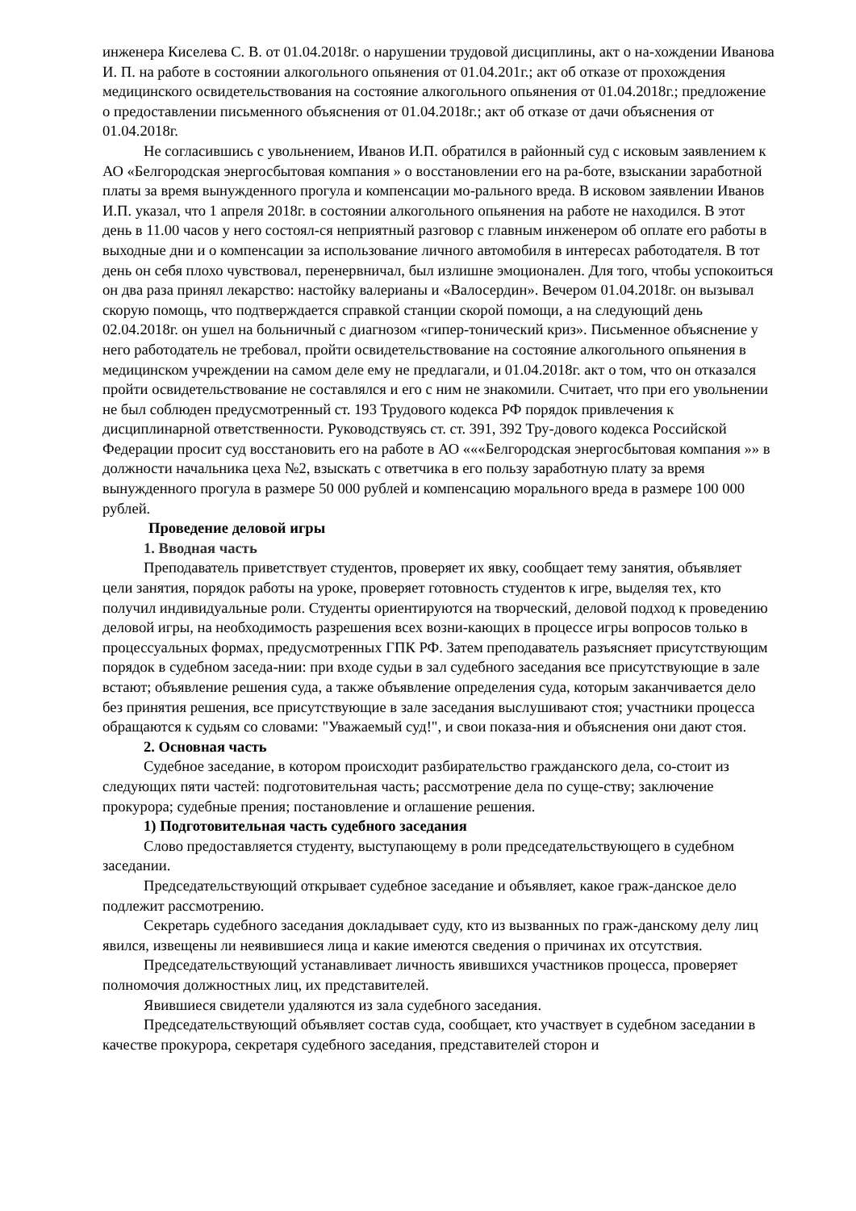инженера Киселева С. В. от 01.04.2018г. о нарушении трудовой дисциплины, акт о на-хождении Иванова И. П. на работе в состоянии алкогольного опьянения от 01.04.201г.; акт об отказе от прохождения медицинского освидетельствования на состояние алкогольного опьянения от 01.04.2018г.; предложение о предоставлении письменного объяснения от 01.04.2018г.; акт об отказе от дачи объяснения от 01.04.2018г.
Не согласившись с увольнением, Иванов И.П. обратился в районный суд с исковым заявлением к АО «Белгородская энергосбытовая компания » о восстановлении его на ра-боте, взыскании заработной платы за время вынужденного прогула и компенсации мо-рального вреда. В исковом заявлении Иванов И.П. указал, что 1 апреля 2018г. в состоянии алкогольного опьянения на работе не находился. В этот день в 11.00 часов у него состоял-ся неприятный разговор с главным инженером об оплате его работы в выходные дни и о компенсации за использование личного автомобиля в интересах работодателя. В тот день он себя плохо чувствовал, перенервничал, был излишне эмоционален. Для того, чтобы успокоиться он два раза принял лекарство: настойку валерианы и «Валосердин». Вечером 01.04.2018г. он вызывал скорую помощь, что подтверждается справкой станции скорой помощи, а на следующий день 02.04.2018г. он ушел на больничный с диагнозом «гипер-тонический криз». Письменное объяснение у него работодатель не требовал, пройти освидетельствование на состояние алкогольного опьянения в медицинском учреждении на самом деле ему не предлагали, и 01.04.2018г. акт о том, что он отказался пройти освидетельствование не составлялся и его с ним не знакомили. Считает, что при его увольнении не был соблюден предусмотренный ст. 193 Трудового кодекса РФ порядок привлечения к дисциплинарной ответственности. Руководствуясь ст. ст. 391, 392 Тру-дового кодекса Российской Федерации просит суд восстановить его на работе в АО «««Белгородская энергосбытовая компания »» в должности начальника цеха №2, взыскать с ответчика в его пользу заработную плату за время вынужденного прогула в размере 50 000 рублей и компенсацию морального вреда в размере 100 000 рублей.
Проведение деловой игры
1. Вводная часть
Преподаватель приветствует студентов, проверяет их явку, сообщает тему занятия, объявляет цели занятия, порядок работы на уроке, проверяет готовность студентов к игре, выделяя тех, кто получил индивидуальные роли. Студенты ориентируются на творческий, деловой подход к проведению деловой игры, на необходимость разрешения всех возни-кающих в процессе игры вопросов только в процессуальных формах, предусмотренных ГПК РФ. Затем преподаватель разъясняет присутствующим порядок в судебном заседа-нии: при входе судьи в зал судебного заседания все присутствующие в зале встают; объявление решения суда, а также объявление определения суда, которым заканчивается дело без принятия решения, все присутствующие в зале заседания выслушивают стоя; участники процесса обращаются к судьям со словами: "Уважаемый суд!", и свои показа-ния и объяснения они дают стоя.
2. Основная часть
Судебное заседание, в котором происходит разбирательство гражданского дела, со-стоит из следующих пяти частей: подготовительная часть; рассмотрение дела по суще-ству; заключение прокурора; судебные прения; постановление и оглашение решения.
1) Подготовительная часть судебного заседания
Слово предоставляется студенту, выступающему в роли председательствующего в судебном заседании.
Председательствующий открывает судебное заседание и объявляет, какое граж-данское дело подлежит рассмотрению.
Секретарь судебного заседания докладывает суду, кто из вызванных по граж-данскому делу лиц явился, извещены ли неявившиеся лица и какие имеются сведения о причинах их отсутствия.
Председательствующий устанавливает личность явившихся участников процесса, проверяет полномочия должностных лиц, их представителей.
Явившиеся свидетели удаляются из зала судебного заседания.
Председательствующий объявляет состав суда, сообщает, кто участвует в судебном заседании в качестве прокурора, секретаря судебного заседания, представителей сторон и